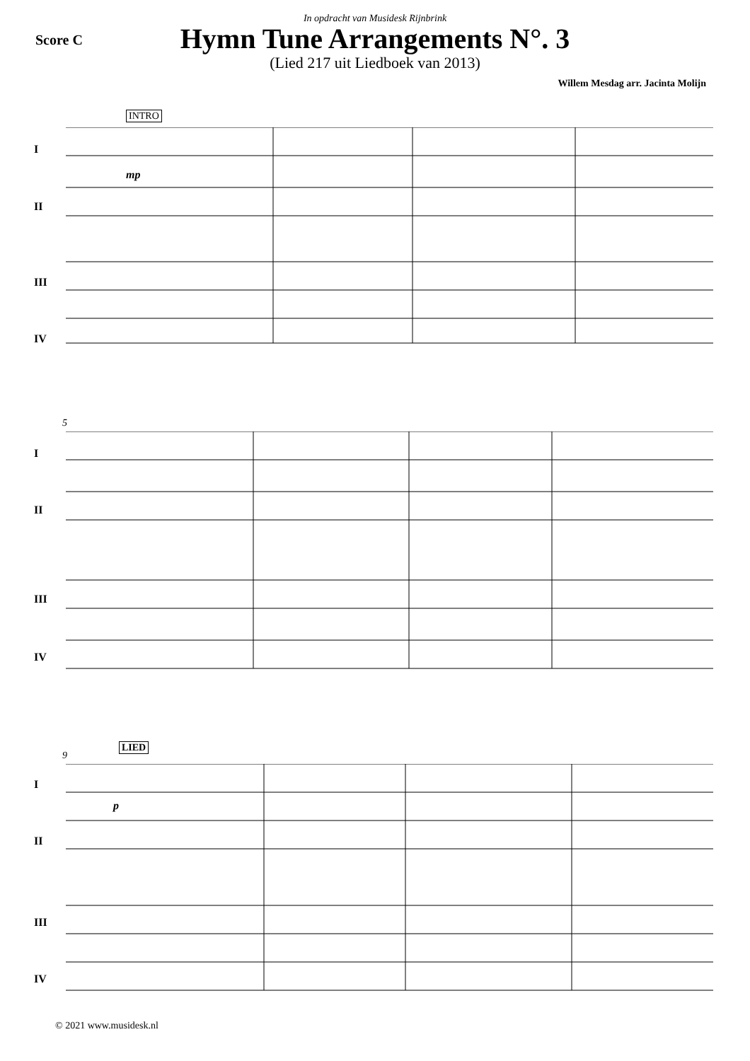In opdracht van Musidesk Rijnbrink
Score C
Hymn Tune Arrangements N°. 3
(Lied 217 uit Liedboek van 2013)
Willem Mesdag arr. Jacinta Molijn
INTRO
I
II
III
IV
mp
5
I
II
III
IV
9
LIED
I
II
III
IV
p
© 2021 www.musidesk.nl